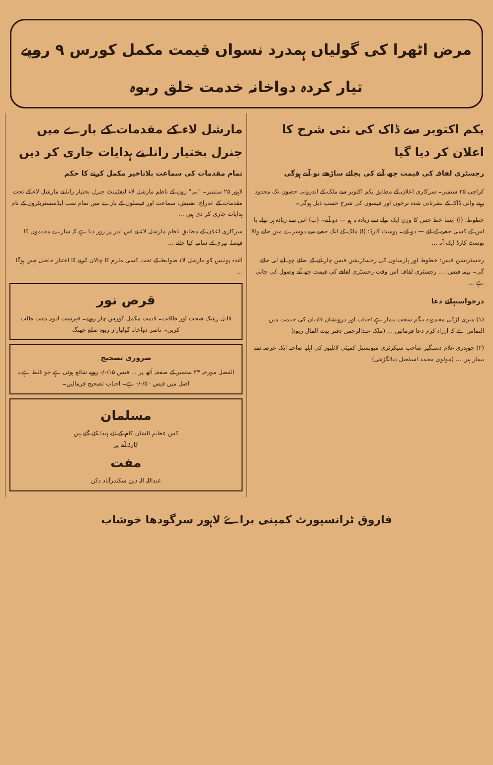مرض اٹھرا کی گولیاں ہمدرد نسواں قیمت مکمل کورس ۹ روپے تیار کردہ دواخانہ خدمت خلق ربوہ
یکم اکتوبر سے ڈاک کی نئی شرح کا اعلان کر دیا گیا
رجسٹری لفافہ کی قیمت چھ آنے کی بجائے ساڑھے نو آنے ہوگی
کراچی ۲۵ ستمبر۔ سرکاری اعلان کے مطابق یکم اکتوبر سے ملک کے اندرونی حصوں تک محدود رہنے والی ڈاک کے نظرثانی شدہ نرخوں اور فیسوں کی شرح حسب ذیل ہوگی۔
خطوط: (ا) ایسا خط جس کا وزن ایک تولے سے زیادہ نہ ہو — دو آنے۔ (ب) اس سے زیادہ ہر تولے یا اس کے کسی حصے کے لئے — دو آنے۔ پوسٹ کارڈ: (ا) ملک کے ایک حصے سے دوسرے میں جانے والا پوسٹ کارڈ ایک آنہ ...
رجسٹریشن فیس: خطوط اور پارسلوں کی رجسٹریشن فیس چار آنے کے بجائے چھ آنے لی جائے گی۔ بیمہ فیس: ... رجسٹری لفافہ: اس وقت رجسٹری لفافے کی قیمت چھ آنے وصول کی جاتی ہے ...
درخواستہائے دعا
(۱) میری لڑکی محمودہ بیگم سخت بیمار ہے احباب اور درویشان قادیان کی خدمت میں التماس ہے کہ ازراہ کرم دعا فرمائیں ... (ملک عبدالرحمن دفتر بیت المال ربوہ)
(۲) چوہدری غلام دستگیر صاحب سیکرٹری میونسپل کمیٹی لائلپور کی اہلیہ صاحبہ ایک عرصہ سے بیمار ہیں ... (مولوی محمد اسمٰعیل دیالگڑھی)
مارشل لاء کے مقدمات کے بارے میں جنرل بختیار رانا نے ہدایات جاری کر دیں
تمام مقدمات کی سماعت بلاتاخیر مکمل کرنے کا حکم
لاہور ۲۵ ستمبر۔ "بی" زون کے ناظم مارشل لاء لیفٹیننٹ جنرل بختیار رانا نے مارشل لاء کے تحت مقدمات کے اندراج، تفتیش، سماعت اور فیصلوں کے بارے میں تمام سب ایڈمنسٹریٹروں کے نام ہدایات جاری کر دی ہیں ...
سرکاری اعلان کے مطابق ناظم مارشل لاء نے اس امر پر زور دیا ہے کہ سارے مقدموں کا فیصلہ تیزی کے ساتھ کیا جائے ...
آئندہ پولیس کو مارشل لاء ضوابط کے تحت کسی ملزم کا چالان کرنے کا اختیار حاصل نہیں ہوگا ...
قرص نور
قابل رشک صحت اور طاقت۔ قیمت مکمل کورس چار روپے۔ فہرست ادویہ مفت طلب کریں۔ ناصر دواخانہ گولبازار ربوہ ضلع جھنگ
ضروری تصحیح
الفضل مورخہ ۲۳ ستمبر کے صفحہ آٹھ پر ... فیس ۱۵/-/- روپے شائع ہوئی ہے جو غلط ہے۔ اصل میں فیس ۵۰/-/- ہے۔ احباب تصحیح فرمالیں۔
مسلمان
کس عظیم الشان کام کے لئے پیدا کئے گئے ہیں
کارڈ آنے پر
مفت
عبداللہ الہ دین سکندرآباد دکن
فاروق ٹرانسپورٹ کمپنی براۓ لاہور سرگودھا خوشاب